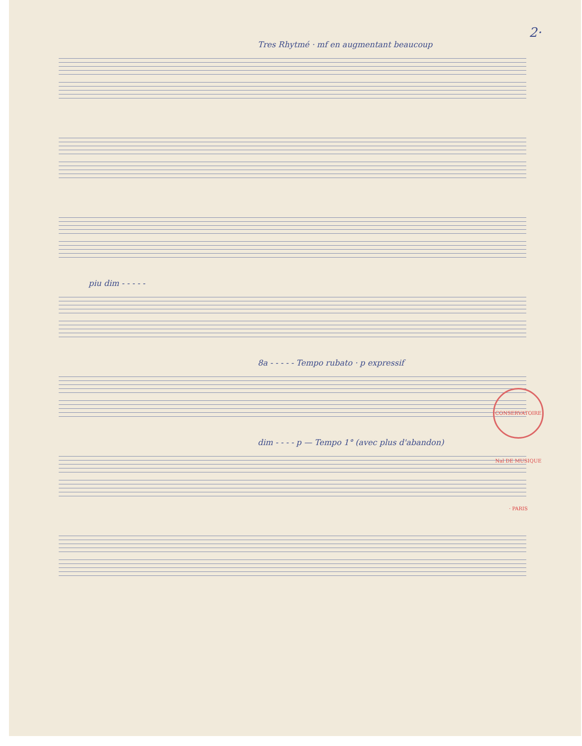2·
Tres Rhytmé · mf en augmentant beaucoup
piu dim - - - - -
8a - - - - - Tempo rubato · p expressif
dim - - - - p — Tempo 1° (avec plus d'abandon)
CONSERVATOIRE Nal DE MUSIQUE · PARIS